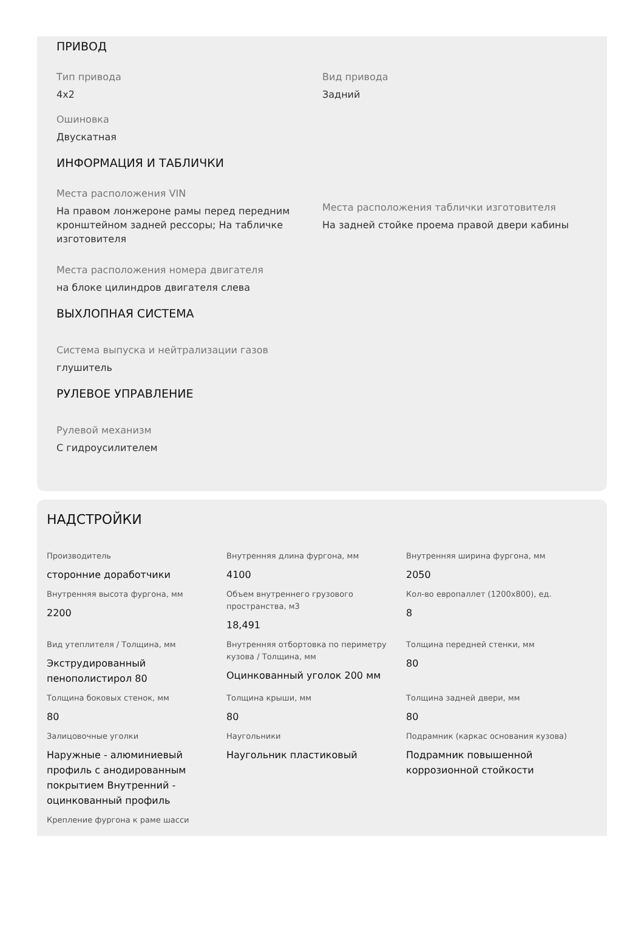ПРИВОД
Тип привода
4x2
Вид привода
Задний
Ошиновка
Двускатная
ИНФОРМАЦИЯ И ТАБЛИЧКИ
Места расположения VIN
На правом лонжероне рамы перед передним кронштейном задней рессоры; На табличке изготовителя
Места расположения таблички изготовителя
На задней стойке проема правой двери кабины
Места расположения номера двигателя
на блоке цилиндров двигателя слева
ВЫХЛОПНАЯ СИСТЕМА
Система выпуска и нейтрализации газов
глушитель
РУЛЕВОЕ УПРАВЛЕНИЕ
Рулевой механизм
С гидроусилителем
НАДСТРОЙКИ
Производитель
сторонние доработчики
Внутренняя длина фургона, мм
4100
Внутренняя ширина фургона, мм
2050
Внутренняя высота фургона, мм
2200
Объем внутреннего грузового пространства, м3
18,491
Кол-во европаллет (1200x800), ед.
8
Вид утеплителя / Толщина, мм
Экструдированный пенополистирол 80
Внутренняя отбортовка по периметру кузова / Толщина, мм
Оцинкованный уголок 200 мм
Толщина передней стенки, мм
80
Толщина боковых стенок, мм
80
Толщина крыши, мм
80
Толщина задней двери, мм
80
Залицовочные уголки
Наружные - алюминиевый профиль с анодированным покрытием Внутренний - оцинкованный профиль
Наугольники
Наугольник пластиковый
Подрамник (каркас основания кузова)
Подрамник повышенной коррозионной стойкости
Крепление фургона к раме шасси